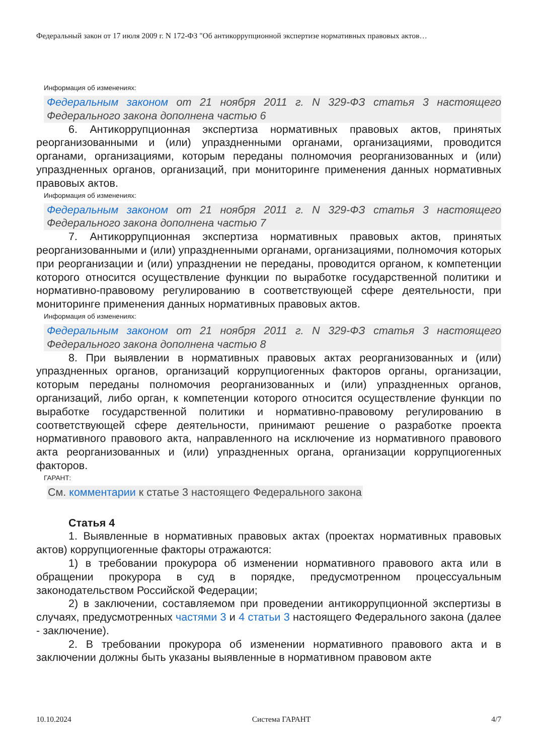Федеральный закон от 17 июля 2009 г. N 172-ФЗ "Об антикоррупционной экспертизе нормативных правовых актов…
Информация об изменениях:
Федеральным законом от 21 ноября 2011 г. N 329-ФЗ статья 3 настоящего Федерального закона дополнена частью 6
6. Антикоррупционная экспертиза нормативных правовых актов, принятых реорганизованными и (или) упраздненными органами, организациями, проводится органами, организациями, которым переданы полномочия реорганизованных и (или) упраздненных органов, организаций, при мониторинге применения данных нормативных правовых актов.
Информация об изменениях:
Федеральным законом от 21 ноября 2011 г. N 329-ФЗ статья 3 настоящего Федерального закона дополнена частью 7
7. Антикоррупционная экспертиза нормативных правовых актов, принятых реорганизованными и (или) упраздненными органами, организациями, полномочия которых при реорганизации и (или) упразднении не переданы, проводится органом, к компетенции которого относится осуществление функции по выработке государственной политики и нормативно-правовому регулированию в соответствующей сфере деятельности, при мониторинге применения данных нормативных правовых актов.
Информация об изменениях:
Федеральным законом от 21 ноября 2011 г. N 329-ФЗ статья 3 настоящего Федерального закона дополнена частью 8
8. При выявлении в нормативных правовых актах реорганизованных и (или) упраздненных органов, организаций коррупциогенных факторов органы, организации, которым переданы полномочия реорганизованных и (или) упраздненных органов, организаций, либо орган, к компетенции которого относится осуществление функции по выработке государственной политики и нормативно-правовому регулированию в соответствующей сфере деятельности, принимают решение о разработке проекта нормативного правового акта, направленного на исключение из нормативного правового акта реорганизованных и (или) упраздненных органа, организации коррупциогенных факторов.
ГАРАНТ:
См. комментарии к статье 3 настоящего Федерального закона
Статья 4
1. Выявленные в нормативных правовых актах (проектах нормативных правовых актов) коррупциогенные факторы отражаются:
1) в требовании прокурора об изменении нормативного правового акта или в обращении прокурора в суд в порядке, предусмотренном процессуальным законодательством Российской Федерации;
2) в заключении, составляемом при проведении антикоррупционной экспертизы в случаях, предусмотренных частями 3 и 4 статьи 3 настоящего Федерального закона (далее - заключение).
2. В требовании прокурора об изменении нормативного правового акта и в заключении должны быть указаны выявленные в нормативном правовом акте
10.10.2024 Система ГАРАНТ 4/7